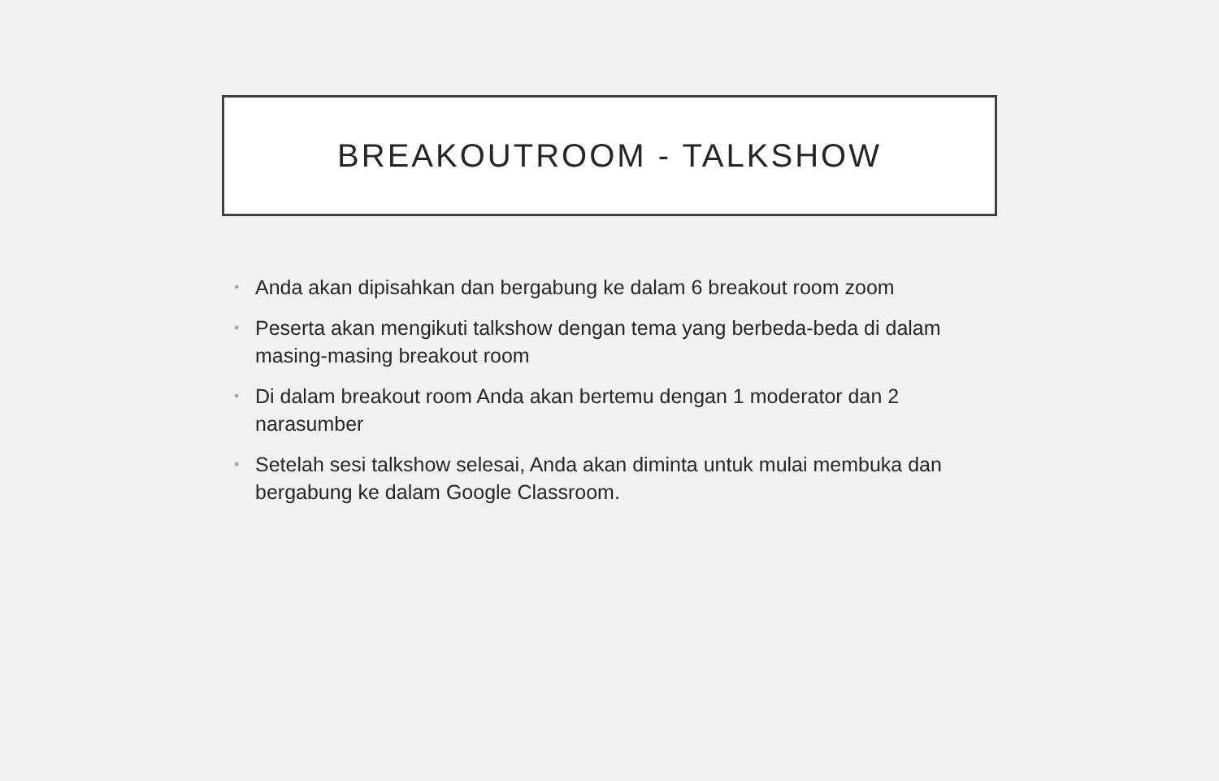BREAKOUTROOM - TALKSHOW
• Anda akan dipisahkan dan bergabung ke dalam 6 breakout room zoom
• Peserta akan mengikuti talkshow dengan tema yang berbeda-beda di dalam masing-masing breakout room
• Di dalam breakout room Anda akan bertemu dengan 1 moderator dan 2 narasumber
• Setelah sesi talkshow selesai, Anda akan diminta untuk mulai membuka dan bergabung ke dalam Google Classroom.